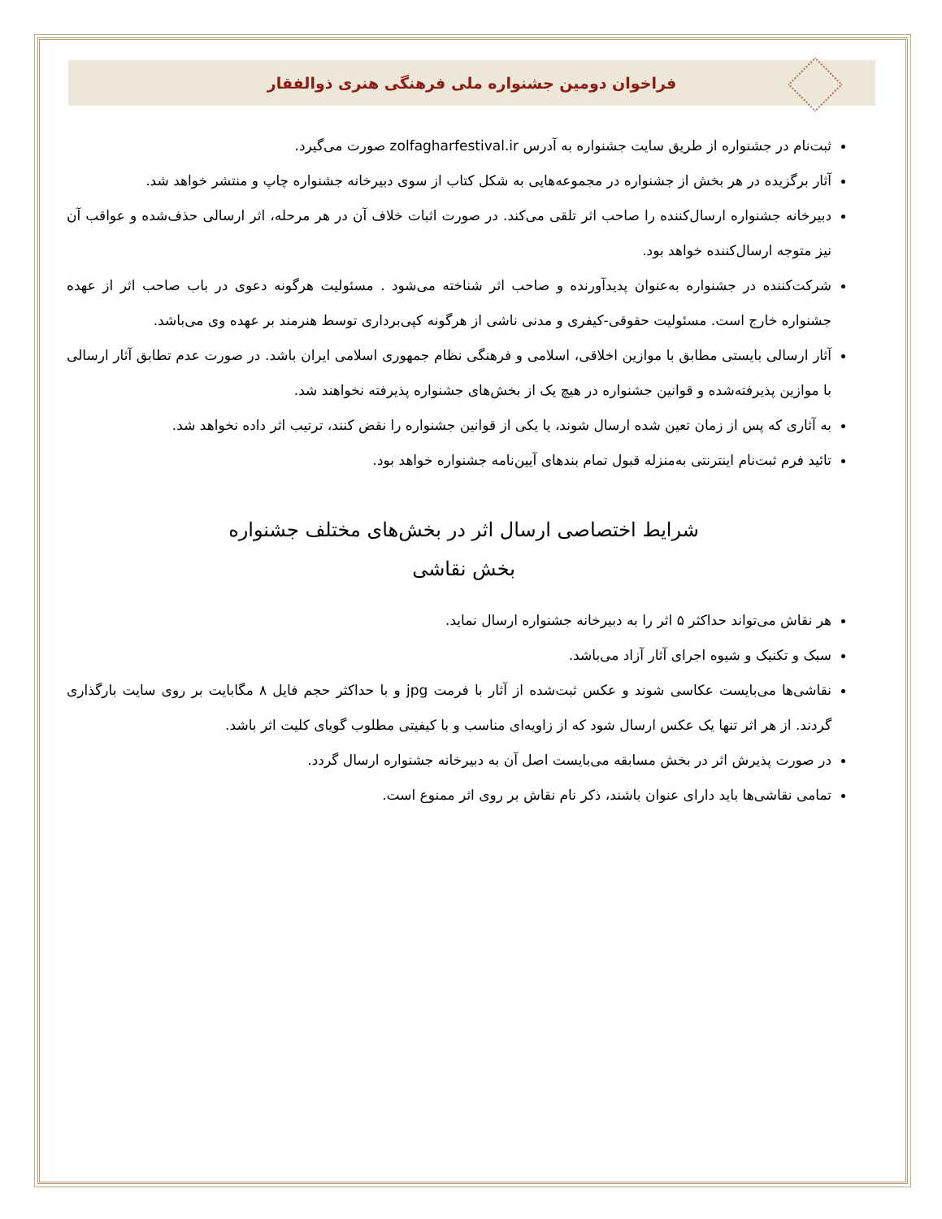فراخوان دومین جشنواره ملی فرهنگی هنری ذوالفقار
ثبت‌نام در جشنواره از طریق سایت جشنواره به آدرس zolfagharfestival.ir صورت می‌گیرد.
آثار برگزیده در هر بخش از جشنواره در مجموعه‌هایی به شکل کتاب از سوی دبیرخانه جشنواره چاپ و منتشر خواهد شد.
دبیرخانه جشنواره ارسال‌کننده را صاحب اثر تلقی می‌کند. در صورت اثبات خلاف آن در هر مرحله، اثر ارسالی حذف‌شده و عواقب آن نیز متوجه ارسال‌کننده خواهد بود.
شرکت‌کننده در جشنواره به‌عنوان پدیدآورنده و صاحب اثر شناخته می‌شود . مسئولیت هرگونه دعوی در باب صاحب اثر از عهده جشنواره خارج است. مسئولیت حقوقی-کیفری و مدنی ناشی از هرگونه کپی‌برداری توسط هنرمند بر عهده وی می‌باشد.
آثار ارسالی بایستی مطابق با موازین اخلاقی، اسلامی و فرهنگی نظام جمهوری اسلامی ایران باشد. در صورت عدم تطابق آثار ارسالی با موازین پذیرفته‌شده و قوانین جشنواره در هیچ یک از بخش‌های جشنواره پذیرفته نخواهند شد.
به آثاری که پس از زمان تعین شده ارسال شوند، یا یکی از قوانین جشنواره را نقض کنند، ترتیب اثر داده نخواهد شد.
تائید فرم ثبت‌نام اینترنتی به‌منزله قبول تمام بندهای آیین‌نامه جشنواره خواهد بود.
شرایط اختصاصی ارسال اثر در بخش‌های مختلف جشنواره
بخش نقاشی
هر نقاش می‌تواند حداکثر ۵ اثر را به دبیرخانه جشنواره ارسال نماید.
سبک و تکنیک و شیوه اجرای آثار آزاد می‌باشد.
نقاشی‌ها می‌بایست عکاسی شوند و عکس ثبت‌شده از آثار با فرمت jpg و با حداکثر حجم فایل ۸ مگابایت بر روی سایت بارگذاری گردند. از هر اثر تنها یک عکس ارسال شود که از زاویه‌ای مناسب و با کیفیتی مطلوب گویای کلیت اثر باشد.
در صورت پذیرش اثر در بخش مسابقه می‌بایست اصل آن به دبیرخانه جشنواره ارسال گردد.
تمامی نقاشی‌ها باید دارای عنوان باشند، ذکر نام نقاش بر روی اثر ممنوع است.